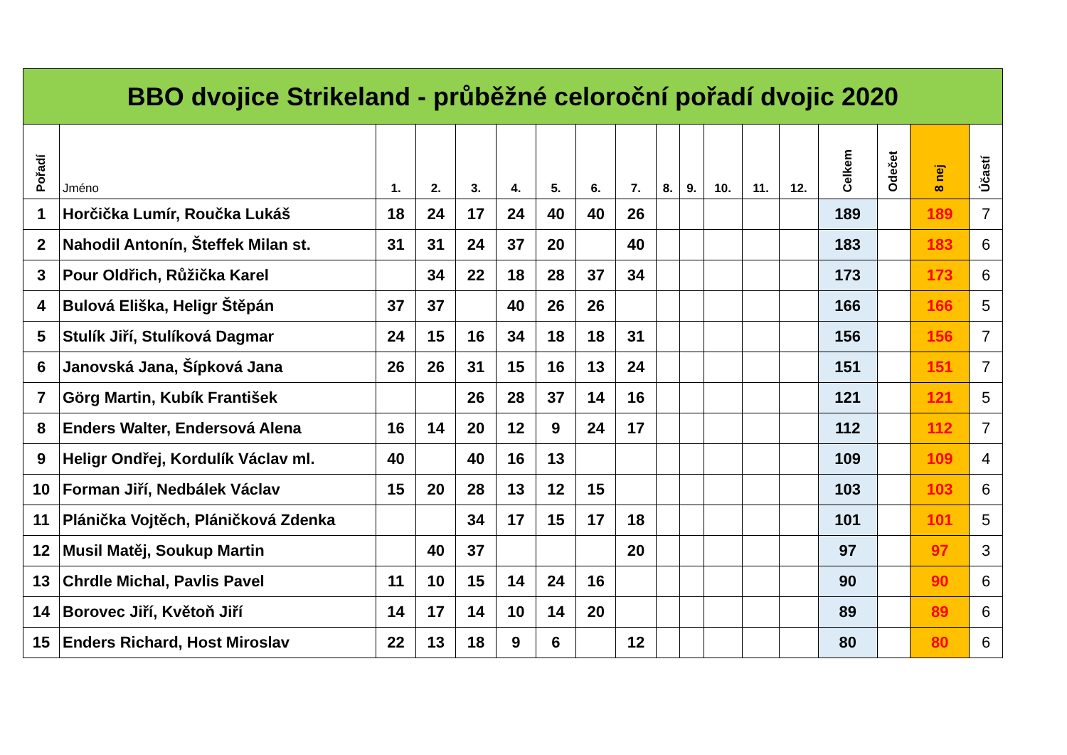| BBO dvojice Strikeland - průběžné celoroční pořadí dvojic 2020 | | | | | | | | | | | | | | | | | |
| --- | --- | --- | --- | --- | --- | --- | --- | --- | --- | --- | --- | --- | --- | --- | --- | --- | --- |
| Pořadí | Jméno | 1. | 2. | 3. | 4. | 5. | 6. | 7. | 8. | 9. | 10. | 11. | 12. | Celkem | Odečet | 8 nej | Účastí |
| 1 | Horčička Lumír, Roučka Lukáš | 18 | 24 | 17 | 24 | 40 | 40 | 26 | | | | | | 189 | | 189 | 7 |
| 2 | Nahodil Antonín, Šteffek Milan st. | 31 | 31 | 24 | 37 | 20 | | 40 | | | | | | 183 | | 183 | 6 |
| 3 | Pour Oldřich, Růžička Karel | | 34 | 22 | 18 | 28 | 37 | 34 | | | | | | 173 | | 173 | 6 |
| 4 | Bulová Eliška, Heligr Štěpán | 37 | 37 | | 40 | 26 | 26 | | | | | | | 166 | | 166 | 5 |
| 5 | Stulík Jiří, Stulíková Dagmar | 24 | 15 | 16 | 34 | 18 | 18 | 31 | | | | | | 156 | | 156 | 7 |
| 6 | Janovská Jana, Šípková Jana | 26 | 26 | 31 | 15 | 16 | 13 | 24 | | | | | | 151 | | 151 | 7 |
| 7 | Görg Martin, Kubík František | | | 26 | 28 | 37 | 14 | 16 | | | | | | 121 | | 121 | 5 |
| 8 | Enders Walter, Endersová Alena | 16 | 14 | 20 | 12 | 9 | 24 | 17 | | | | | | 112 | | 112 | 7 |
| 9 | Heligr Ondřej, Kordulík Václav ml. | 40 | | 40 | 16 | 13 | | | | | | | | 109 | | 109 | 4 |
| 10 | Forman Jiří, Nedbálek Václav | 15 | 20 | 28 | 13 | 12 | 15 | | | | | | | 103 | | 103 | 6 |
| 11 | Plánička Vojtěch, Pláničková Zdenka | | | 34 | 17 | 15 | 17 | 18 | | | | | | 101 | | 101 | 5 |
| 12 | Musil Matěj, Soukup Martin | | 40 | 37 | | | | 20 | | | | | | 97 | | 97 | 3 |
| 13 | Chrdle Michal, Pavlis Pavel | 11 | 10 | 15 | 14 | 24 | 16 | | | | | | | 90 | | 90 | 6 |
| 14 | Borovec Jiří, Květoň Jiří | 14 | 17 | 14 | 10 | 14 | 20 | | | | | | | 89 | | 89 | 6 |
| 15 | Enders Richard, Host Miroslav | 22 | 13 | 18 | 9 | 6 | | 12 | | | | | | 80 | | 80 | 6 |